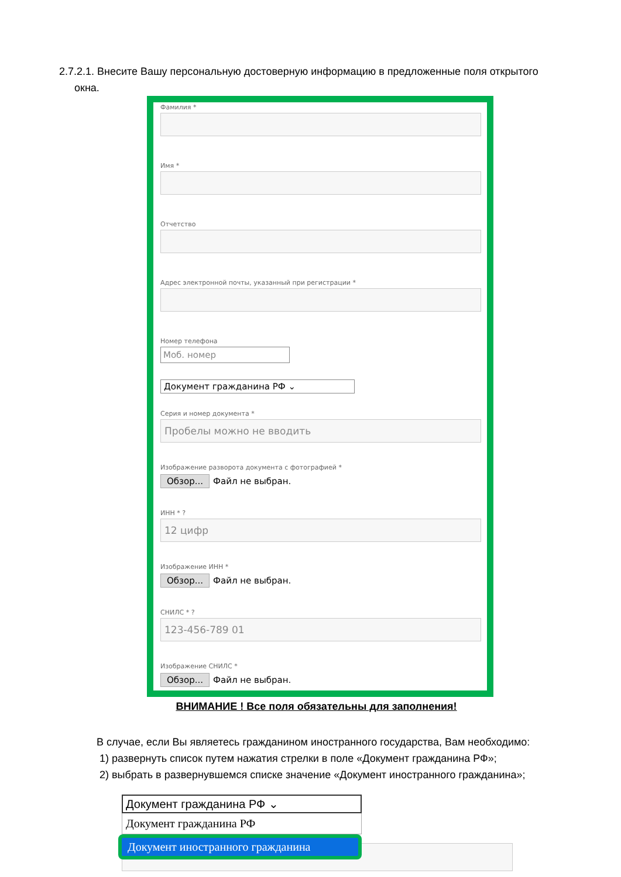2.7.2.1. Внесите Вашу персональную достоверную информацию в предложенные поля открытого
окна.
Фамилия *
Имя *
Отчетство
Адрес электронной почты, указанный при регистрации *
Номер телефона
Моб. номер
Документ гражданина РФ ⌄
Серия и номер документа *
Пробелы можно не вводить
Изображение разворота документа с фотографией *
Обзор... Файл не выбран.
ИНН * ?
12 цифр
Изображение ИНН *
Обзор... Файл не выбран.
СНИЛС * ?
123-456-789 01
Изображение СНИЛС *
Обзор... Файл не выбран.
ВНИМАНИЕ ! Все поля обязательны для заполнения!
В случае, если Вы являетесь гражданином иностранного государства, Вам необходимо:
1) развернуть список путем нажатия стрелки в поле «Документ гражданина РФ»;
2) выбрать в развернувшемся списке значение «Документ иностранного гражданина»;
Документ гражданина РФ ⌄
Документ гражданина РФ
Документ иностранного гражданина